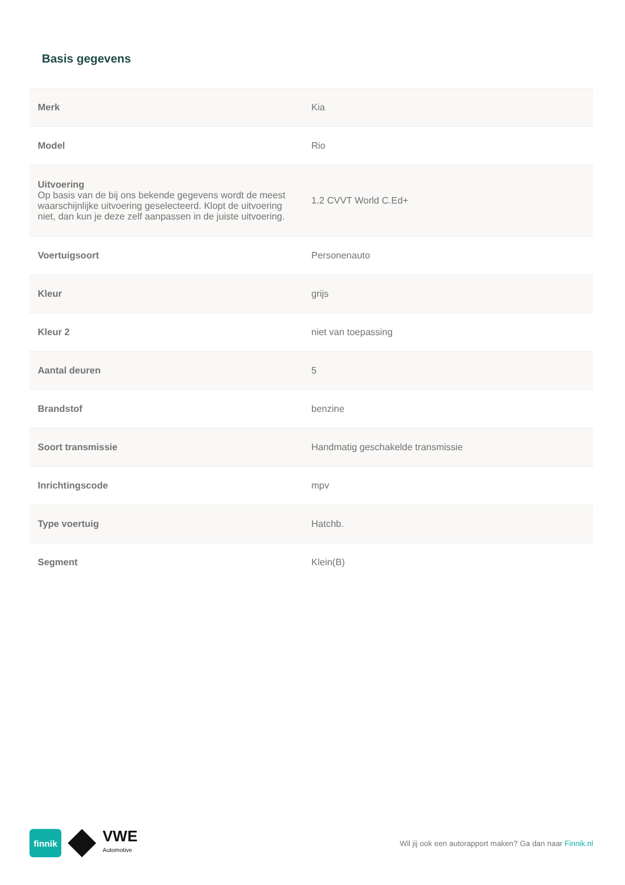Basis gegevens
| Merk | Kia |
| Model | Rio |
| Uitvoering Op basis van de bij ons bekende gegevens wordt de meest waarschijnlijke uitvoering geselecteerd. Klopt de uitvoering niet, dan kun je deze zelf aanpassen in de juiste uitvoering. | 1.2 CVVT World C.Ed+ |
| Voertuigsoort | Personenauto |
| Kleur | grijs |
| Kleur 2 | niet van toepassing |
| Aantal deuren | 5 |
| Brandstof | benzine |
| Soort transmissie | Handmatig geschakelde transmissie |
| Inrichtingscode | mpv |
| Type voertuig | Hatchb. |
| Segment | Klein(B) |
finnik
VWE
Automotive
Wil jij ook een autorapport maken? Ga dan naar Finnik.nl